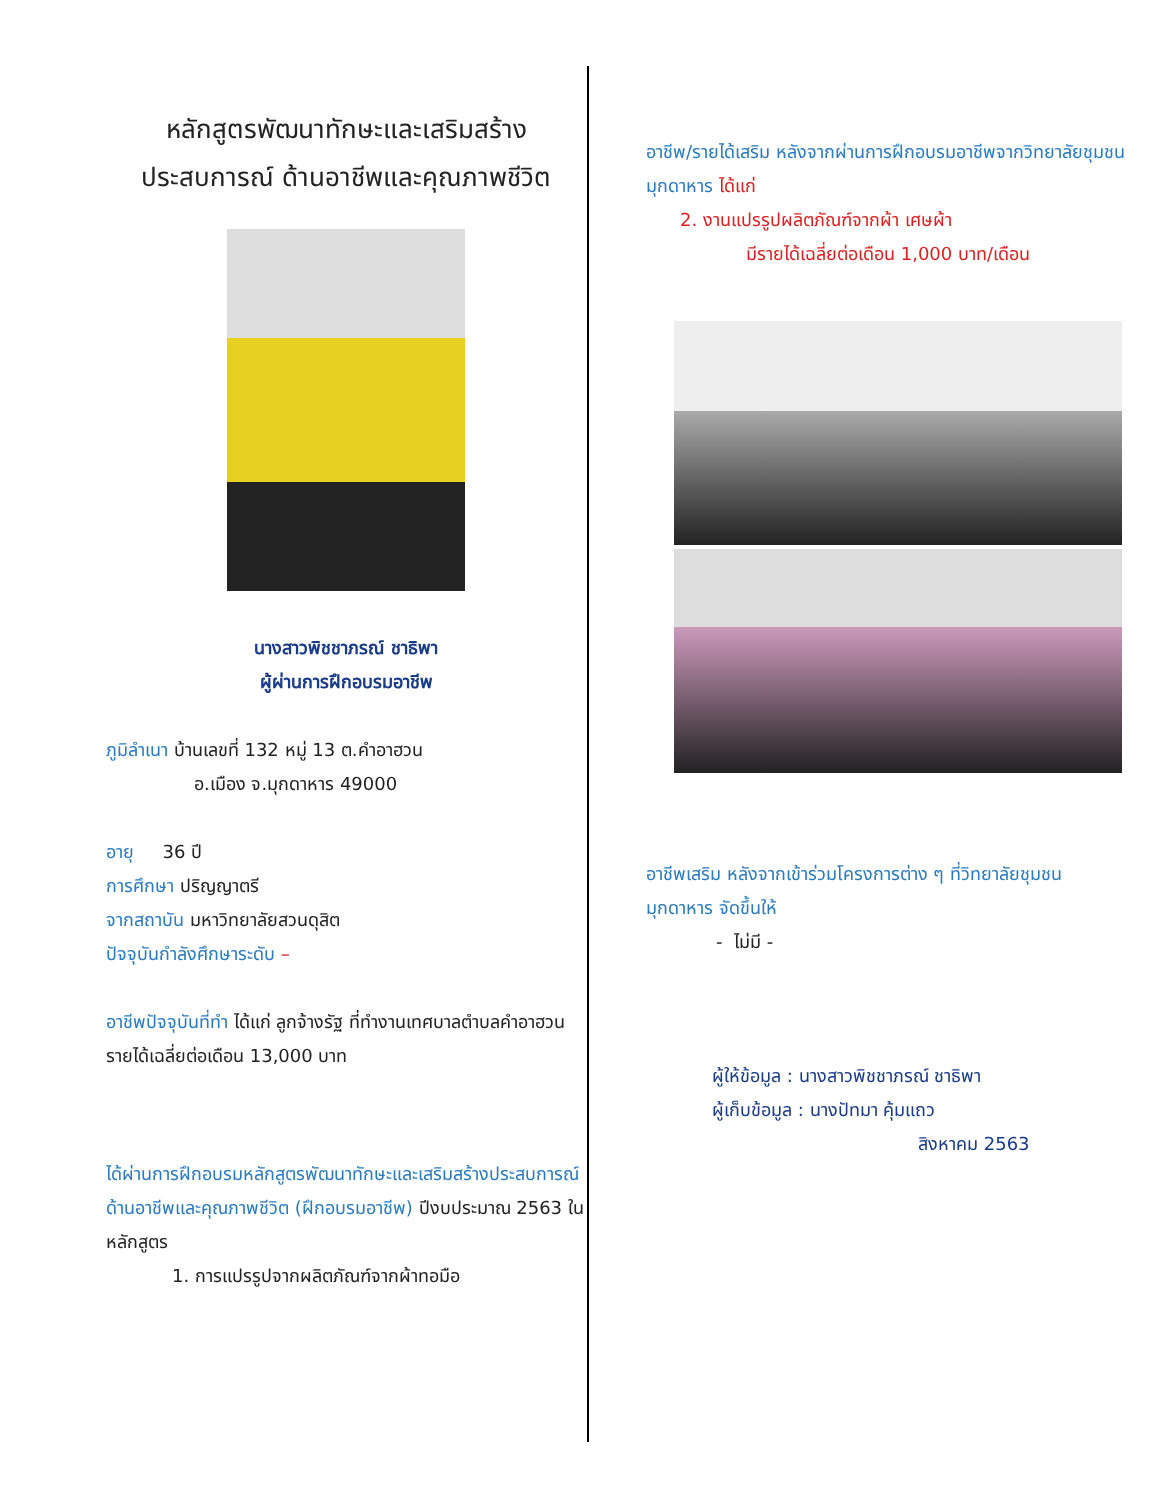หลักสูตรพัฒนาทักษะและเสริมสร้าง
ประสบการณ์ ด้านอาชีพและคุณภาพชีวิต
นางสาวพิชชาภรณ์ ชาธิพา
ผู้ผ่านการฝึกอบรมอาชีพ
ภูมิลำเนา บ้านเลขที่ 132 หมู่ 13 ต.คำอาฮวน
อ.เมือง จ.มุกดาหาร 49000
อายุ 36 ปี
การศึกษา ปริญญาตรี
จากสถาบัน มหาวิทยาลัยสวนดุสิต
ปัจจุบันกำลังศึกษาระดับ –
อาชีพปัจจุบันที่ทำ ได้แก่ ลูกจ้างรัฐ ที่ทำงานเทศบาลตำบลคำอาฮวน
รายได้เฉลี่ยต่อเดือน 13,000 บาท
ได้ผ่านการฝึกอบรมหลักสูตรพัฒนาทักษะและเสริมสร้างประสบการณ์ด้านอาชีพและคุณภาพชีวิต (ฝึกอบรมอาชีพ) ปีงบประมาณ 2563 ในหลักสูตร
1. การแปรรูปจากผลิตภัณฑ์จากผ้าทอมือ
อาชีพ/รายได้เสริม หลังจากผ่านการฝึกอบรมอาชีพจากวิทยาลัยชุมชนมุกดาหาร ได้แก่
2. งานแปรรูปผลิตภัณฑ์จากผ้า เศษผ้า
มีรายได้เฉลี่ยต่อเดือน 1,000 บาท/เดือน
อาชีพเสริม หลังจากเข้าร่วมโครงการต่าง ๆ ที่วิทยาลัยชุมชนมุกดาหาร จัดขึ้นให้
- ไม่มี -
ผู้ให้ข้อมูล : นางสาวพิชชาภรณ์ ชาธิพา
ผู้เก็บข้อมูล : นางปัทมา คุ้มแถว
สิงหาคม 2563